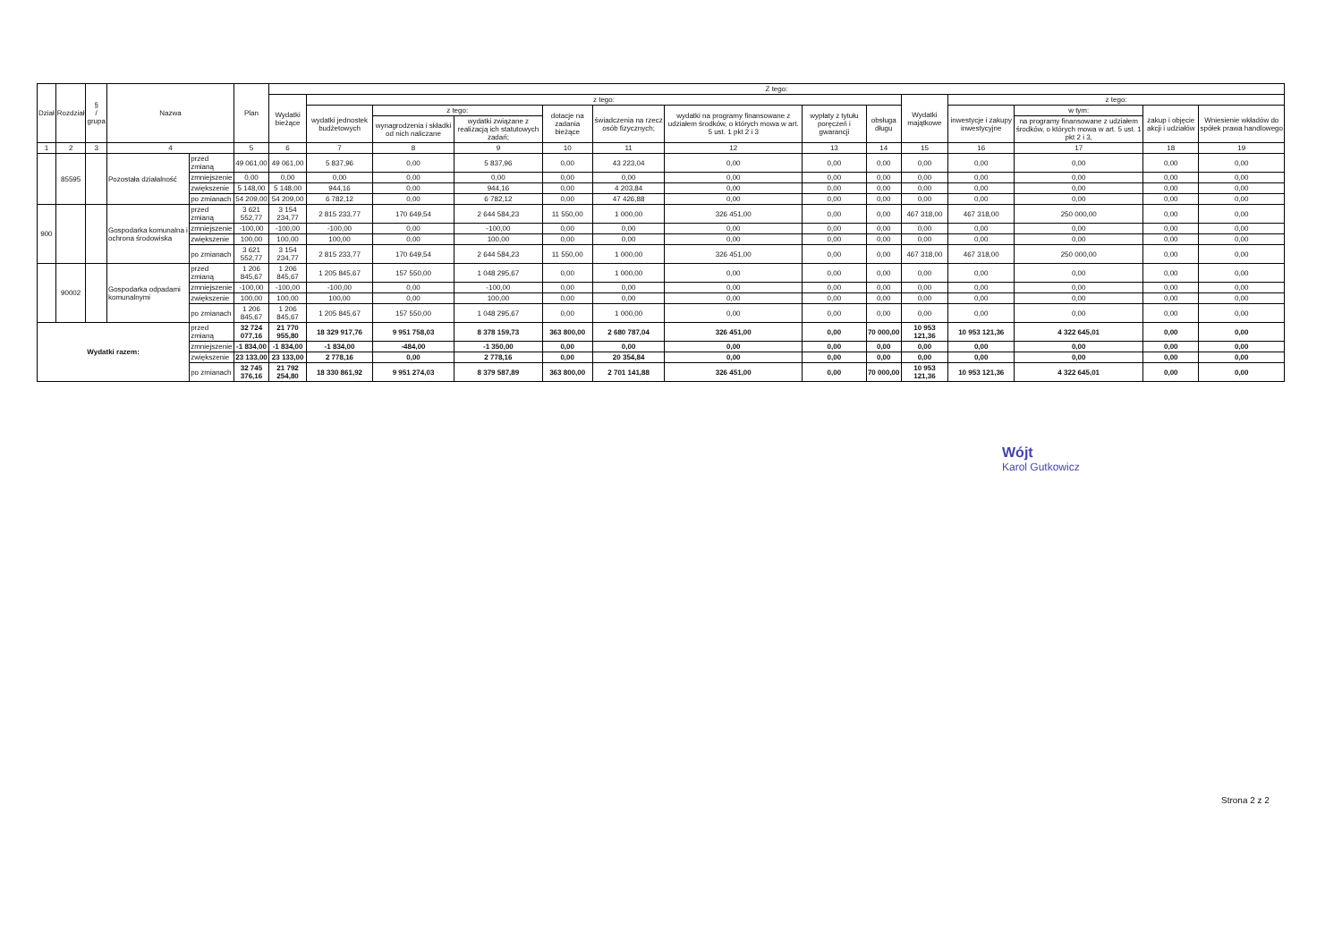| Dział | Rozdział | § / grupa | Nazwa | | Plan | Z tego: | | | | | | | | | | | | | |
| --- | --- | --- | --- | --- | --- | --- | --- | --- | --- | --- | --- | --- | --- | --- | --- | --- | --- | --- | --- |
| | | | | | | Wydatki bieżące | z tego: | | | | | | | | Wydatki majątkowe | z tego: | | | |
| | | | | | | | wydatki jednostek budżetowych | z tego: | | dotacje na zadania bieżące | świadczenia na rzecz osób fizycznych; | wydatki na programy finansowane z udziałem środków, o których mowa w art. 5 ust. 1 pkt 2 i 3 | wypłaty z tytułu poręczeń i gwarancji | obsługa długu | | inwestycje i zakupy inwestycyjne | w tym: | zakup i objęcie akcji i udziałów | Wniesienie wkładów do spółek prawa handlowego |
| | | | | | | | | wynagrodzenia i składki od nich naliczane | wydatki związane z realizacją ich statutowych zadań; | | | | | | | | na programy finansowane z udziałem środków, o których mowa w art. 5 ust. 1 pkt 2 i 3, | | |
| 1 | 2 | 3 | 4 | | 5 | 6 | 7 | 8 | 9 | 10 | 11 | 12 | 13 | 14 | 15 | 16 | 17 | 18 | 19 |
| | 85595 | | Pozostała działalność | przed zmianą | 49 061,00 | 49 061,00 | 5 837,96 | 0,00 | 5 837,96 | 0,00 | 43 223,04 | 0,00 | 0,00 | 0,00 | 0,00 | 0,00 | 0,00 | 0,00 | 0,00 |
| | | | | zmniejszenie | 0,00 | 0,00 | 0,00 | 0,00 | 0,00 | 0,00 | 0,00 | 0,00 | 0,00 | 0,00 | 0,00 | 0,00 | 0,00 | 0,00 | 0,00 |
| | | | | zwiększenie | 5 148,00 | 5 148,00 | 944,16 | 0,00 | 944,16 | 0,00 | 4 203,84 | 0,00 | 0,00 | 0,00 | 0,00 | 0,00 | 0,00 | 0,00 | 0,00 |
| | | | | po zmianach | 54 209,00 | 54 209,00 | 6 782,12 | 0,00 | 6 782,12 | 0,00 | 47 426,88 | 0,00 | 0,00 | 0,00 | 0,00 | 0,00 | 0,00 | 0,00 | 0,00 |
| 900 | | | Gospodarka komunalna i ochrona środowiska | przed zmianą | 3 621 552,77 | 3 154 234,77 | 2 815 233,77 | 170 649,54 | 2 644 584,23 | 11 550,00 | 1 000,00 | 326 451,00 | 0,00 | 0,00 | 467 318,00 | 467 318,00 | 250 000,00 | 0,00 | 0,00 |
| | | | | zmniejszenie | -100,00 | -100,00 | -100,00 | 0,00 | -100,00 | 0,00 | 0,00 | 0,00 | 0,00 | 0,00 | 0,00 | 0,00 | 0,00 | 0,00 | 0,00 |
| | | | | zwiększenie | 100,00 | 100,00 | 100,00 | 0,00 | 100,00 | 0,00 | 0,00 | 0,00 | 0,00 | 0,00 | 0,00 | 0,00 | 0,00 | 0,00 | 0,00 |
| | | | | po zmianach | 3 621 552,77 | 3 154 234,77 | 2 815 233,77 | 170 649,54 | 2 644 584,23 | 11 550,00 | 1 000,00 | 326 451,00 | 0,00 | 0,00 | 467 318,00 | 467 318,00 | 250 000,00 | 0,00 | 0,00 |
| | 90002 | | Gospodarka odpadami komunalnymi | przed zmianą | 1 206 845,67 | 1 206 845,67 | 1 205 845,67 | 157 550,00 | 1 048 295,67 | 0,00 | 1 000,00 | 0,00 | 0,00 | 0,00 | 0,00 | 0,00 | 0,00 | 0,00 | 0,00 |
| | | | | zmniejszenie | -100,00 | -100,00 | -100,00 | 0,00 | -100,00 | 0,00 | 0,00 | 0,00 | 0,00 | 0,00 | 0,00 | 0,00 | 0,00 | 0,00 | 0,00 |
| | | | | zwiększenie | 100,00 | 100,00 | 100,00 | 0,00 | 100,00 | 0,00 | 0,00 | 0,00 | 0,00 | 0,00 | 0,00 | 0,00 | 0,00 | 0,00 | 0,00 |
| | | | | po zmianach | 1 206 845,67 | 1 206 845,67 | 1 205 845,67 | 157 550,00 | 1 048 295,67 | 0,00 | 1 000,00 | 0,00 | 0,00 | 0,00 | 0,00 | 0,00 | 0,00 | 0,00 | 0,00 |
| Wydatki razem: | | | | przed zmianą | 32 724 077,16 | 21 770 955,80 | 18 329 917,76 | 9 951 758,03 | 8 378 159,73 | 363 800,00 | 2 680 787,04 | 326 451,00 | 0,00 | 70 000,00 | 10 953 121,36 | 10 953 121,36 | 4 322 645,01 | 0,00 | 0,00 |
| | | | | zmniejszenie | -1 834,00 | -1 834,00 | -1 834,00 | -484,00 | -1 350,00 | 0,00 | 0,00 | 0,00 | 0,00 | 0,00 | 0,00 | 0,00 | 0,00 | 0,00 | 0,00 |
| | | | | zwiększenie | 23 133,00 | 23 133,00 | 2 778,16 | 0,00 | 2 778,16 | 0,00 | 20 354,84 | 0,00 | 0,00 | 0,00 | 0,00 | 0,00 | 0,00 | 0,00 | 0,00 |
| | | | | po zmianach | 32 745 376,16 | 21 792 254,80 | 18 330 861,92 | 9 951 274,03 | 8 379 587,89 | 363 800,00 | 2 701 141,88 | 326 451,00 | 0,00 | 70 000,00 | 10 953 121,36 | 10 953 121,36 | 4 322 645,01 | 0,00 | 0,00 |
Wójt
Karol Gutkowicz
Strona 2 z 2